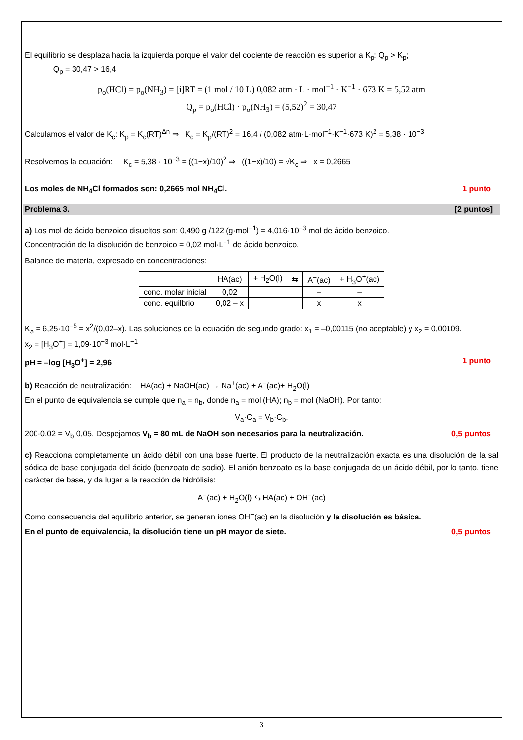El equilibrio se desplaza hacia la izquierda porque el valor del cociente de reacción es superior a K<sub>p</sub>: Q<sub>p</sub> > K<sub>p</sub>;
Q<sub>p</sub> = 30,47 > 16,4
p<sub>o</sub>(HCl) = p<sub>o</sub>(NH<sub>3</sub>) = [i]RT = (1 mol / 10 L) 0,082 atm · L · mol<sup>−1</sup> · K<sup>−1</sup> · 673 K = 5,52 atm
Q<sub>p</sub> = p<sub>o</sub>(HCl) · p<sub>o</sub>(NH<sub>3</sub>) = (5,52)<sup>2</sup> = 30,47
Calculamos el valor de K<sub>c</sub>: K<sub>p</sub> = K<sub>c</sub>(RT)<sup>Δn</sup> ⇒ K<sub>c</sub> = K<sub>p</sub>/(RT)<sup>2</sup> = 16,4 / (0,082 atm·L·mol<sup>−1</sup>·K<sup>−1</sup>·673 K)<sup>2</sup> = 5,38 · 10<sup>−3</sup>
Resolvemos la ecuación: K<sub>c</sub> = 5,38 · 10<sup>−3</sup> = ((1−x)/10)<sup>2</sup> ⇒ ((1−x)/10) = √K<sub>c</sub> ⇒ x = 0,2665
Los moles de NH<sub>4</sub>Cl formados son: 0,2665 mol NH<sub>4</sub>Cl. 1 punto
Problema 3. [2 puntos]
a) Los mol de ácido benzoico disueltos son: 0,490 g /122 (g·mol<sup>−1</sup>) = 4,016·10<sup>−3</sup> mol de ácido benzoico.
Concentración de la disolución de benzoico = 0,02 mol·L<sup>−1</sup> de ácido benzoico,
Balance de materia, expresado en concentraciones:
| | HA(ac) | + H<sub>2</sub>O(l) | ⇆ | A<sup>−</sup>(ac) | + H<sub>3</sub>O<sup>+</sup>(ac) |
| --- | --- | --- | --- | --- | --- |
| conc. molar inicial | 0,02 | | | – | – |
| conc. equilbrio | 0,02 – x | | | x | x |
K<sub>a</sub> = 6,25·10<sup>−5</sup> = x<sup>2</sup>/(0,02–x). Las soluciones de la ecuación de segundo grado: x<sub>1</sub> = –0,00115 (no aceptable) y x<sub>2</sub> = 0,00109.
x<sub>2</sub> = [H<sub>3</sub>O<sup>+</sup>] = 1,09·10<sup>−3</sup> mol·L<sup>−1</sup>
pH = –log [H<sub>3</sub>O<sup>+</sup>] = 2,96 1 punto
b) Reacción de neutralización: HA(ac) + NaOH(ac) → Na<sup>+</sup>(ac) + A<sup>−</sup>(ac)+ H<sub>2</sub>O(l)
En el punto de equivalencia se cumple que n<sub>a</sub> = n<sub>b</sub>, donde n<sub>a</sub> = mol (HA); n<sub>b</sub> = mol (NaOH). Por tanto:
V<sub>a</sub>·C<sub>a</sub> = V<sub>b</sub>·C<sub>b</sub>.
200·0,02 = V<sub>b</sub>·0,05. Despejamos V<sub>b</sub> = 80 mL de NaOH son necesarios para la neutralización. 0,5 puntos
c) Reacciona completamente un ácido débil con una base fuerte. El producto de la neutralización exacta es una disolución de la sal sódica de base conjugada del ácido (benzoato de sodio). El anión benzoato es la base conjugada de un ácido débil, por lo tanto, tiene carácter de base, y da lugar a la reacción de hidrólisis:
A<sup>−</sup>(ac) + H<sub>2</sub>O(l) ⇆ HA(ac) + OH<sup>−</sup>(ac)
Como consecuencia del equilibrio anterior, se generan iones OH<sup>−</sup>(ac) en la disolución y la disolución es básica.
En el punto de equivalencia, la disolución tiene un pH mayor de siete. 0,5 puntos
3